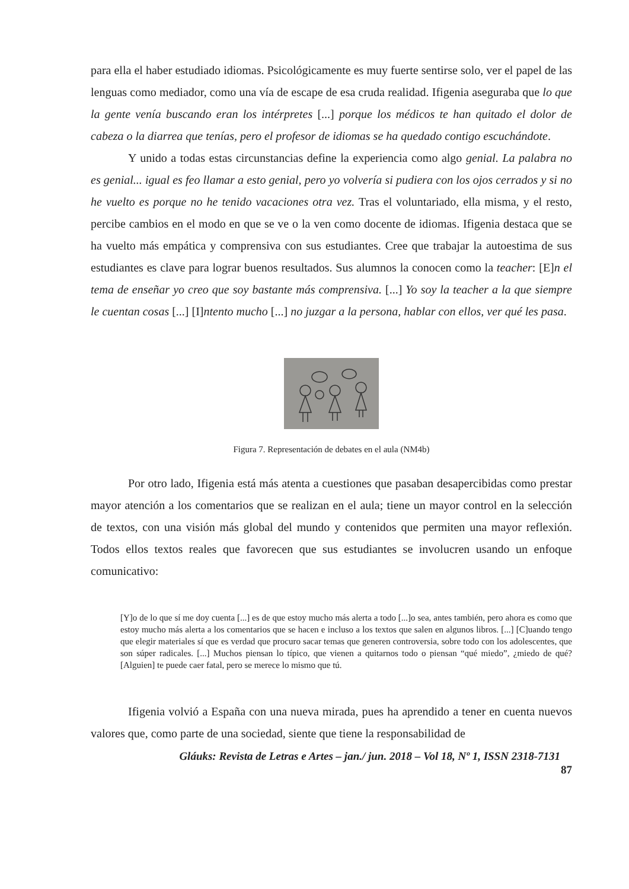para ella el haber estudiado idiomas. Psicológicamente es muy fuerte sentirse solo, ver el papel de las lenguas como mediador, como una vía de escape de esa cruda realidad. Ifigenia aseguraba que lo que la gente venía buscando eran los intérpretes [...] porque los médicos te han quitado el dolor de cabeza o la diarrea que tenías, pero el profesor de idiomas se ha quedado contigo escuchándote.
Y unido a todas estas circunstancias define la experiencia como algo genial. La palabra no es genial... igual es feo llamar a esto genial, pero yo volvería si pudiera con los ojos cerrados y si no he vuelto es porque no he tenido vacaciones otra vez. Tras el voluntariado, ella misma, y el resto, percibe cambios en el modo en que se ve o la ven como docente de idiomas. Ifigenia destaca que se ha vuelto más empática y comprensiva con sus estudiantes. Cree que trabajar la autoestima de sus estudiantes es clave para lograr buenos resultados. Sus alumnos la conocen como la teacher: [E]n el tema de enseñar yo creo que soy bastante más comprensiva. [...] Yo soy la teacher a la que siempre le cuentan cosas [...] [I]ntento mucho [...] no juzgar a la persona, hablar con ellos, ver qué les pasa.
Figura 7. Representación de debates en el aula (NM4b)
Por otro lado, Ifigenia está más atenta a cuestiones que pasaban desapercibidas como prestar mayor atención a los comentarios que se realizan en el aula; tiene un mayor control en la selección de textos, con una visión más global del mundo y contenidos que permiten una mayor reflexión. Todos ellos textos reales que favorecen que sus estudiantes se involucren usando un enfoque comunicativo:
[Y]o de lo que sí me doy cuenta [...] es de que estoy mucho más alerta a todo [...]o sea, antes también, pero ahora es como que estoy mucho más alerta a los comentarios que se hacen e incluso a los textos que salen en algunos libros. [...] [C]uando tengo que elegir materiales sí que es verdad que procuro sacar temas que generen controversia, sobre todo con los adolescentes, que son súper radicales. [...] Muchos piensan lo típico, que vienen a quitarnos todo o piensan “qué miedo”, ¿miedo de qué? [Alguien] te puede caer fatal, pero se merece lo mismo que tú.
Ifigenia volvió a España con una nueva mirada, pues ha aprendido a tener en cuenta nuevos valores que, como parte de una sociedad, siente que tiene la responsabilidad de
Gláuks: Revista de Letras e Artes – jan./ jun. 2018 – Vol 18, Nº 1, ISSN 2318-7131
87